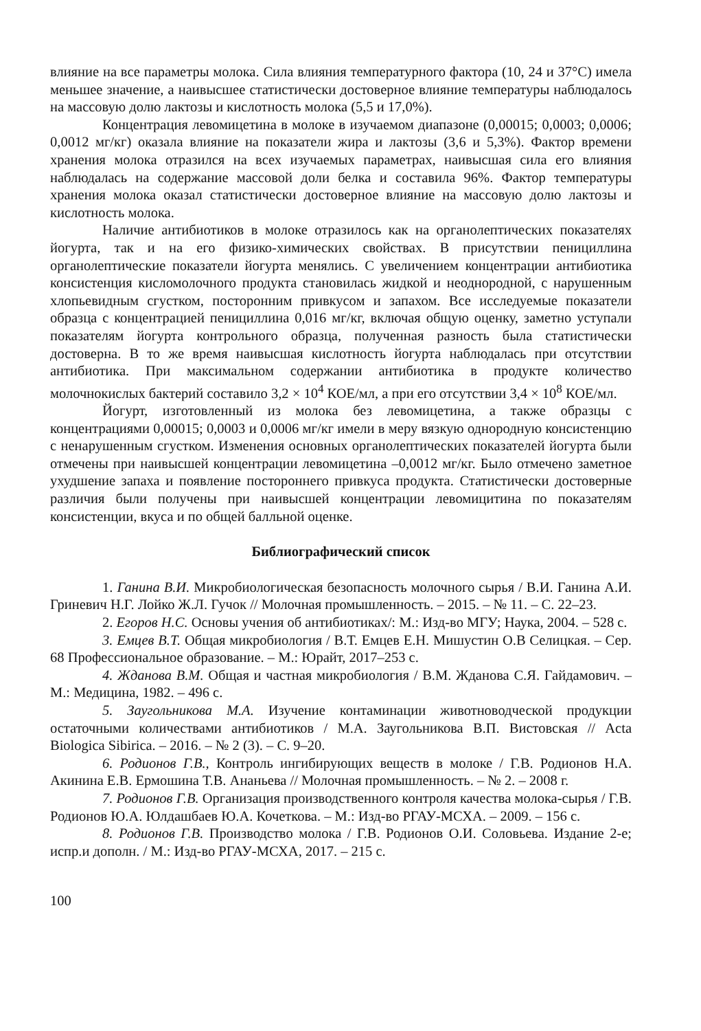влияние на все параметры молока. Сила влияния температурного фактора (10, 24 и 37°С) имела меньшее значение, а наивысшее статистически достоверное влияние температуры наблюдалось на массовую долю лактозы и кислотность молока (5,5 и 17,0%).
Концентрация левомицетина в молоке в изучаемом диапазоне (0,00015; 0,0003; 0,0006; 0,0012 мг/кг) оказала влияние на показатели жира и лактозы (3,6 и 5,3%). Фактор времени хранения молока отразился на всех изучаемых параметрах, наивысшая сила его влияния наблюдалась на содержание массовой доли белка и составила 96%. Фактор температуры хранения молока оказал статистически достоверное влияние на массовую долю лактозы и кислотность молока.
Наличие антибиотиков в молоке отразилось как на органолептических показателях йогурта, так и на его физико-химических свойствах. В присутствии пенициллина органолептические показатели йогурта менялись. С увеличением концентрации антибиотика консистенция кисломолочного продукта становилась жидкой и неоднородной, с нарушенным хлопьевидным сгустком, посторонним привкусом и запахом. Все исследуемые показатели образца с концентрацией пенициллина 0,016 мг/кг, включая общую оценку, заметно уступали показателям йогурта контрольного образца, полученная разность была статистически достоверна. В то же время наивысшая кислотность йогурта наблюдалась при отсутствии антибиотика. При максимальном содержании антибиотика в продукте количество молочнокислых бактерий составило 3,2 × 10<sup>4</sup> КОЕ/мл, а при его отсутствии 3,4 × 10<sup>8</sup> КОЕ/мл.
Йогурт, изготовленный из молока без левомицетина, а также образцы с концентрациями 0,00015; 0,0003 и 0,0006 мг/кг имели в меру вязкую однородную консистенцию с ненарушенным сгустком. Изменения основных органолептических показателей йогурта были отмечены при наивысшей концентрации левомицетина –0,0012 мг/кг. Было отмечено заметное ухудшение запаха и появление постороннего привкуса продукта. Статистически достоверные различия были получены при наивысшей концентрации левомицитина по показателям консистенции, вкуса и по общей балльной оценке.
Библиографический список
1. Ганина В.И. Микробиологическая безопасность молочного сырья / В.И. Ганина А.И. Гриневич Н.Г. Лойко Ж.Л. Гучок // Молочная промышленность. – 2015. – № 11. – С. 22–23.
2. Егоров Н.С. Основы учения об антибиотиках/: М.: Изд-во МГУ; Наука, 2004. – 528 с.
3. Емцев В.Т. Общая микробиология / В.Т. Емцев Е.Н. Мишустин О.В Селицкая. – Сер. 68 Профессиональное образование. – М.: Юрайт, 2017–253 с.
4. Жданова В.М. Общая и частная микробиология / В.М. Жданова С.Я. Гайдамович. – М.: Медицина, 1982. – 496 с.
5. Заугольникова М.А. Изучение контаминации животноводческой продукции остаточными количествами антибиотиков / М.А. Заугольникова В.П. Вистовская // Acta Biologica Sibirica. – 2016. – № 2 (3). – С. 9–20.
6. Родионов Г.В., Контроль ингибирующих веществ в молоке / Г.В. Родионов Н.А. Акинина Е.В. Ермошина Т.В. Ананьева // Молочная промышленность. – № 2. – 2008 г.
7. Родионов Г.В. Организация производственного контроля качества молока-сырья / Г.В. Родионов Ю.А. Юлдашбаев Ю.А. Кочеткова. – М.: Изд-во РГАУ-МСХА. – 2009. – 156 с.
8. Родионов Г.В. Производство молока / Г.В. Родионов О.И. Соловьева. Издание 2-е; испр.и дополн. / М.: Изд-во РГАУ-МСХА, 2017. – 215 с.
100